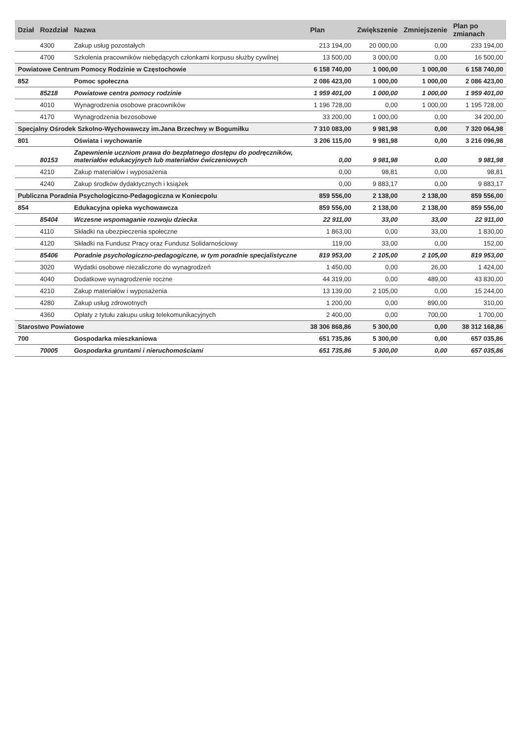| Dział | Rozdział | Nazwa | Plan | Zwiększenie | Zmniejszenie | Plan po zmianach |
| --- | --- | --- | --- | --- | --- | --- |
| | 4300 | Zakup usług pozostałych | 213 194,00 | 20 000,00 | 0,00 | 233 194,00 |
| | 4700 | Szkolenia pracowników niebędących członkami korpusu służby cywilnej | 13 500,00 | 3 000,00 | 0,00 | 16 500,00 |
| Powiatowe Centrum Pomocy Rodzinie w Częstochowie | | | 6 158 740,00 | 1 000,00 | 1 000,00 | 6 158 740,00 |
| 852 | | Pomoc społeczna | 2 086 423,00 | 1 000,00 | 1 000,00 | 2 086 423,00 |
| | 85218 | Powiatowe centra pomocy rodzinie | 1 959 401,00 | 1 000,00 | 1 000,00 | 1 959 401,00 |
| | 4010 | Wynagrodzenia osobowe pracowników | 1 196 728,00 | 0,00 | 1 000,00 | 1 195 728,00 |
| | 4170 | Wynagrodzenia bezosobowe | 33 200,00 | 1 000,00 | 0,00 | 34 200,00 |
| Specjalny Ośrodek Szkolno-Wychowawczy im.Jana Brzechwy w Bogumiłku | | | 7 310 083,00 | 9 981,98 | 0,00 | 7 320 064,98 |
| 801 | | Oświata i wychowanie | 3 206 115,00 | 9 981,98 | 0,00 | 3 216 096,98 |
| | 80153 | Zapewnienie uczniom prawa do bezpłatnego dostępu do podręczników, materiałów edukacyjnych lub materiałów ćwiczeniowych | 0,00 | 9 981,98 | 0,00 | 9 981,98 |
| | 4210 | Zakup materiałów i wyposażenia | 0,00 | 98,81 | 0,00 | 98,81 |
| | 4240 | Zakup środków dydaktycznych i książek | 0,00 | 9 883,17 | 0,00 | 9 883,17 |
| Publiczna Poradnia Psychologiczno-Pedagogiczna w Koniecpolu | | | 859 556,00 | 2 138,00 | 2 138,00 | 859 556,00 |
| 854 | | Edukacyjna opieka wychowawcza | 859 556,00 | 2 138,00 | 2 138,00 | 859 556,00 |
| | 85404 | Wczesne wspomaganie rozwoju dziecka | 22 911,00 | 33,00 | 33,00 | 22 911,00 |
| | 4110 | Składki na ubezpieczenia społeczne | 1 863,00 | 0,00 | 33,00 | 1 830,00 |
| | 4120 | Składki na Fundusz Pracy oraz Fundusz Solidarnościowy | 119,00 | 33,00 | 0,00 | 152,00 |
| | 85406 | Poradnie psychologiczno-pedagogiczne, w tym poradnie specjalistyczne | 819 953,00 | 2 105,00 | 2 105,00 | 819 953,00 |
| | 3020 | Wydatki osobowe niezaliczone do wynagrodzeń | 1 450,00 | 0,00 | 26,00 | 1 424,00 |
| | 4040 | Dodatkowe wynagrodzenie roczne | 44 319,00 | 0,00 | 489,00 | 43 830,00 |
| | 4210 | Zakup materiałów i wyposażenia | 13 139,00 | 2 105,00 | 0,00 | 15 244,00 |
| | 4280 | Zakup usług zdrowotnych | 1 200,00 | 0,00 | 890,00 | 310,00 |
| | 4360 | Opłaty z tytułu zakupu usług telekomunikacyjnych | 2 400,00 | 0,00 | 700,00 | 1 700,00 |
| Starostwo Powiatowe | | | 38 306 868,86 | 5 300,00 | 0,00 | 38 312 168,86 |
| 700 | | Gospodarka mieszkaniowa | 651 735,86 | 5 300,00 | 0,00 | 657 035,86 |
| | 70005 | Gospodarka gruntami i nieruchomościami | 651 735,86 | 5 300,00 | 0,00 | 657 035,86 |